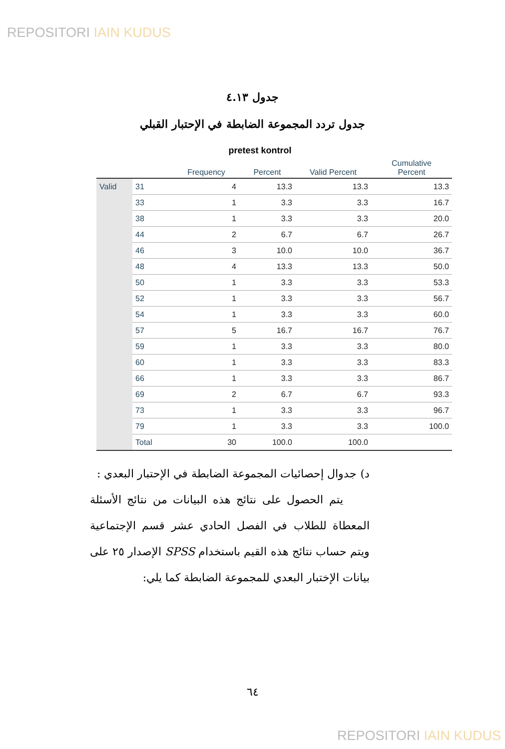REPOSITORI IAIN KUDUS
جدول ٤.١٣
جدول تردد المجموعة الضابطة في الإحتبار القبلي
pretest kontrol
| | | Frequency | Percent | Valid Percent | Cumulative Percent |
| --- | --- | --- | --- | --- | --- |
| Valid | 31 | 4 | 13.3 | 13.3 | 13.3 |
| | 33 | 1 | 3.3 | 3.3 | 16.7 |
| | 38 | 1 | 3.3 | 3.3 | 20.0 |
| | 44 | 2 | 6.7 | 6.7 | 26.7 |
| | 46 | 3 | 10.0 | 10.0 | 36.7 |
| | 48 | 4 | 13.3 | 13.3 | 50.0 |
| | 50 | 1 | 3.3 | 3.3 | 53.3 |
| | 52 | 1 | 3.3 | 3.3 | 56.7 |
| | 54 | 1 | 3.3 | 3.3 | 60.0 |
| | 57 | 5 | 16.7 | 16.7 | 76.7 |
| | 59 | 1 | 3.3 | 3.3 | 80.0 |
| | 60 | 1 | 3.3 | 3.3 | 83.3 |
| | 66 | 1 | 3.3 | 3.3 | 86.7 |
| | 69 | 2 | 6.7 | 6.7 | 93.3 |
| | 73 | 1 | 3.3 | 3.3 | 96.7 |
| | 79 | 1 | 3.3 | 3.3 | 100.0 |
| | Total | 30 | 100.0 | 100.0 | |
د) جدوال إحصائيات المجموعة الضابطة في الإحتبار البعدي :
يتم الحصول على نتائج هذه البيانات من نتائج الأسئلة المعطاة للطلاب في الفصل الحادي عشر قسم الإجتماعية ويتم حساب نتائج هذه القيم باستخدام SPSS الإصدار ٢٥ على بيانات الإختبار البعدي للمجموعة الضابطة كما يلي:
٦٤
REPOSITORI IAIN KUDUS